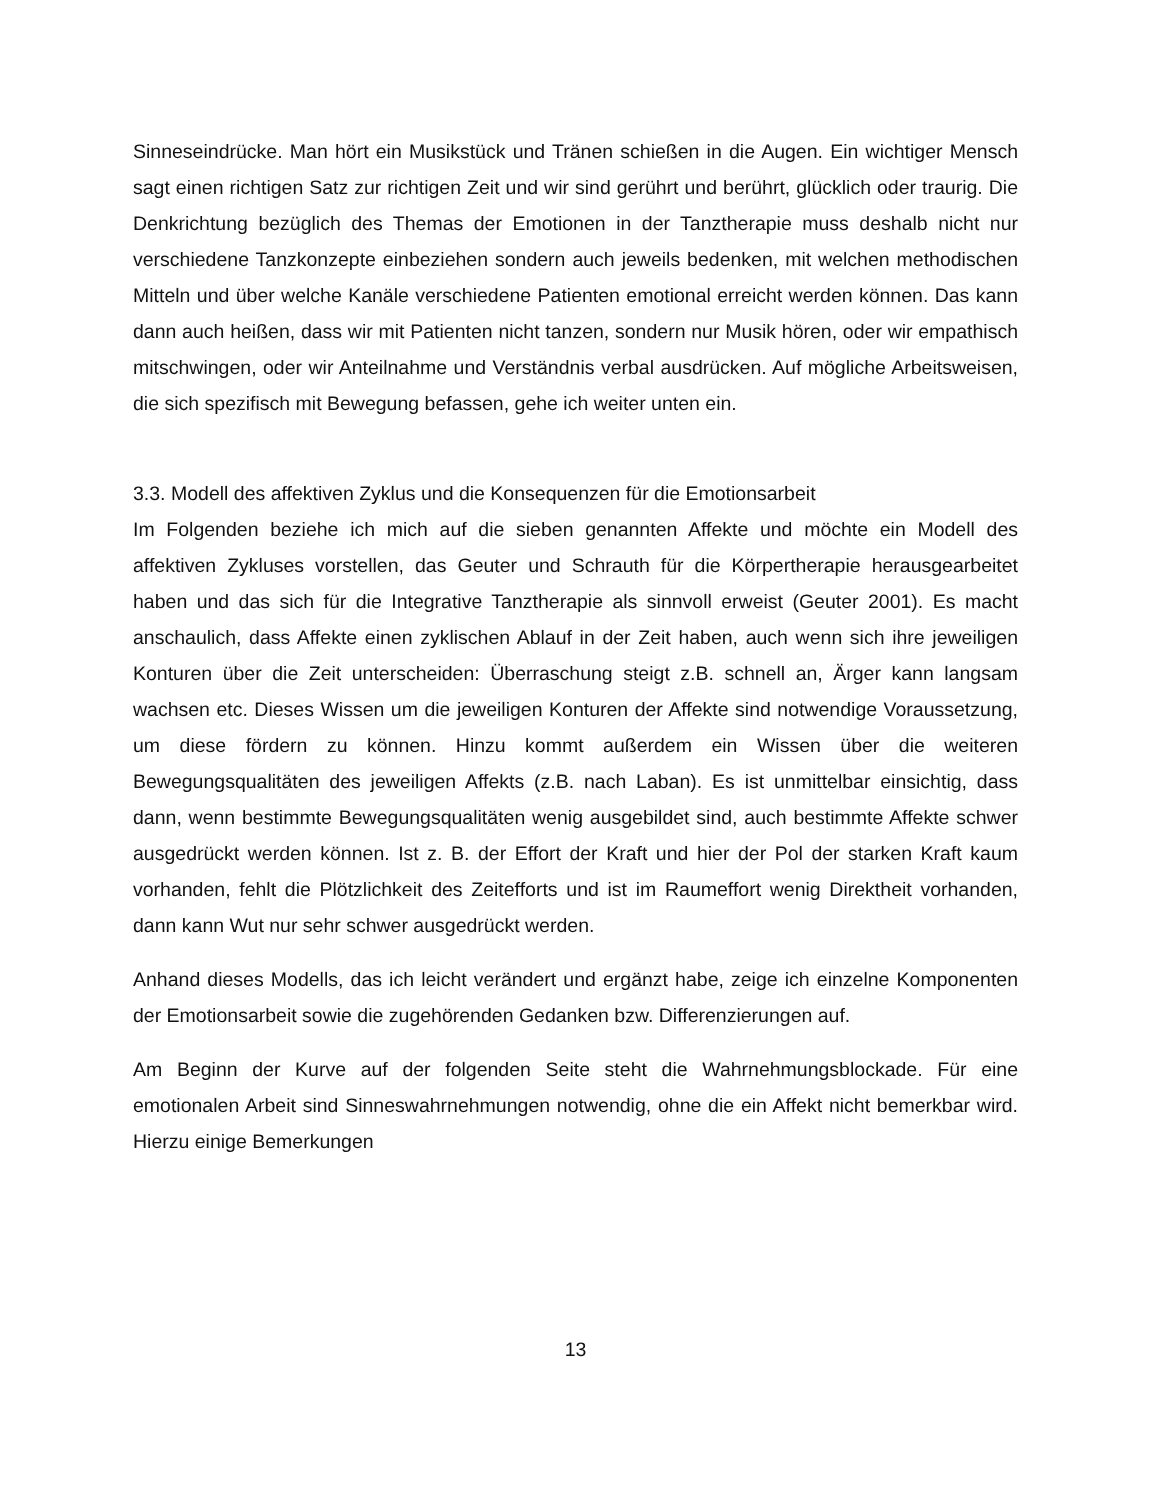Sinneseindrücke. Man hört ein Musikstück und Tränen schießen in die Augen. Ein wichtiger Mensch sagt einen richtigen Satz zur richtigen Zeit und wir sind gerührt und berührt, glücklich oder traurig. Die Denkrichtung bezüglich des Themas der Emotionen in der Tanztherapie muss deshalb nicht nur verschiedene Tanzkonzepte einbeziehen sondern auch jeweils bedenken, mit welchen methodischen Mitteln und über welche Kanäle verschiedene Patienten emotional erreicht werden können. Das kann dann auch heißen, dass wir mit Patienten nicht tanzen, sondern nur Musik hören, oder wir empathisch mitschwingen, oder wir Anteilnahme und Verständnis verbal ausdrücken. Auf mögliche Arbeitsweisen, die sich spezifisch mit Bewegung befassen, gehe ich weiter unten ein.
3.3. Modell des affektiven Zyklus und die Konsequenzen für die Emotionsarbeit
Im Folgenden beziehe ich mich auf die sieben genannten Affekte und möchte ein Modell des affektiven Zykluses vorstellen, das Geuter und Schrauth für die Körpertherapie herausgearbeitet haben und das sich für die Integrative Tanztherapie als sinnvoll erweist (Geuter 2001). Es macht anschaulich, dass Affekte einen zyklischen Ablauf in der Zeit haben, auch wenn sich ihre jeweiligen Konturen über die Zeit unterscheiden: Überraschung steigt z.B. schnell an, Ärger kann langsam wachsen etc. Dieses Wissen um die jeweiligen Konturen der Affekte sind notwendige Voraussetzung, um diese fördern zu können. Hinzu kommt außerdem ein Wissen über die weiteren Bewegungsqualitäten des jeweiligen Affekts (z.B. nach Laban). Es ist unmittelbar einsichtig, dass dann, wenn bestimmte Bewegungsqualitäten wenig ausgebildet sind, auch bestimmte Affekte schwer ausgedrückt werden können. Ist z. B. der Effort der Kraft und hier der Pol der starken Kraft kaum vorhanden, fehlt die Plötzlichkeit des Zeitefforts und ist im Raumeffort wenig Direktheit vorhanden, dann kann Wut nur sehr schwer ausgedrückt werden.
Anhand dieses Modells, das ich leicht verändert und ergänzt habe, zeige ich einzelne Komponenten der Emotionsarbeit sowie die zugehörenden Gedanken bzw. Differenzierungen auf.
Am Beginn der Kurve auf der folgenden Seite steht die Wahrnehmungsblockade. Für eine emotionalen Arbeit sind Sinneswahrnehmungen notwendig, ohne die ein Affekt nicht bemerkbar wird. Hierzu einige Bemerkungen
13